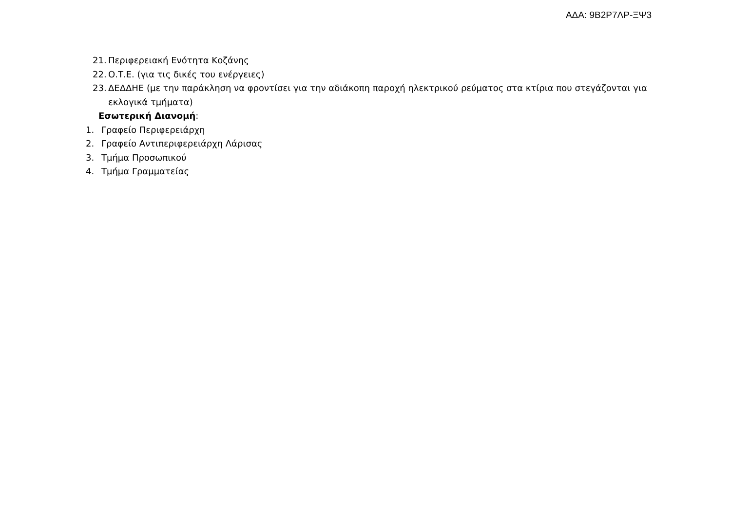ΑΔΑ: 9Β2Ρ7ΛΡ-ΞΨ3
21. Περιφερειακή Ενότητα Κοζάνης
22. Ο.Τ.Ε. (για τις δικές του ενέργειες)
23. ΔΕΔΔΗΕ (με την παράκληση να φροντίσει για την αδιάκοπη παροχή ηλεκτρικού ρεύματος στα κτίρια που στεγάζονται για εκλογικά τμήματα)
Εσωτερική Διανομή:
1. Γραφείο Περιφερειάρχη
2. Γραφείο Αντιπεριφερειάρχη Λάρισας
3. Τμήμα Προσωπικού
4. Τμήμα Γραμματείας